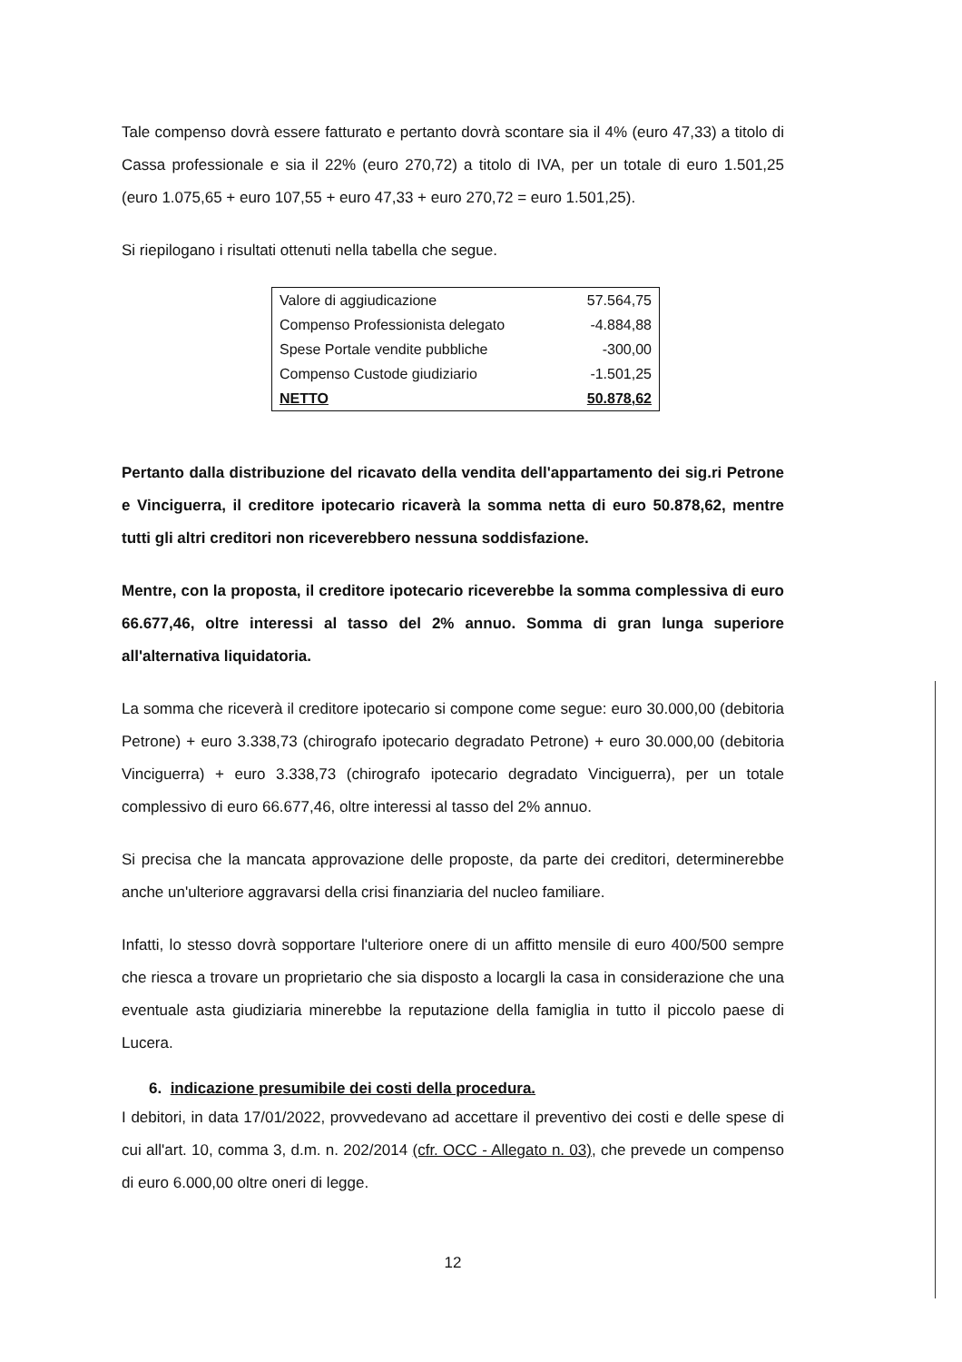Tale compenso dovrà essere fatturato e pertanto dovrà scontare sia il 4% (euro 47,33) a titolo di Cassa professionale e sia il 22% (euro 270,72) a titolo di IVA, per un totale di euro 1.501,25 (euro 1.075,65 + euro 107,55 + euro 47,33 + euro 270,72 = euro 1.501,25).
Si riepilogano i risultati ottenuti nella tabella che segue.
| Valore di aggiudicazione | 57.564,75 |
| Compenso Professionista delegato | -4.884,88 |
| Spese Portale vendite pubbliche | -300,00 |
| Compenso Custode giudiziario | -1.501,25 |
| NETTO | 50.878,62 |
Pertanto dalla distribuzione del ricavato della vendita dell'appartamento dei sig.ri Petrone e Vinciguerra, il creditore ipotecario ricaverà la somma netta di euro 50.878,62, mentre tutti gli altri creditori non riceverebbero nessuna soddisfazione.
Mentre, con la proposta, il creditore ipotecario riceverebbe la somma complessiva di euro 66.677,46, oltre interessi al tasso del 2% annuo. Somma di gran lunga superiore all'alternativa liquidatoria.
La somma che riceverà il creditore ipotecario si compone come segue: euro 30.000,00 (debitoria Petrone) + euro 3.338,73 (chirografo ipotecario degradato Petrone) + euro 30.000,00 (debitoria Vinciguerra) + euro 3.338,73 (chirografo ipotecario degradato Vinciguerra), per un totale complessivo di euro 66.677,46, oltre interessi al tasso del 2% annuo.
Si precisa che la mancata approvazione delle proposte, da parte dei creditori, determinerebbe anche un'ulteriore aggravarsi della crisi finanziaria del nucleo familiare.
Infatti, lo stesso dovrà sopportare l'ulteriore onere di un affitto mensile di euro 400/500 sempre che riesca a trovare un proprietario che sia disposto a locargli la casa in considerazione che una eventuale asta giudiziaria minerebbe la reputazione della famiglia in tutto il piccolo paese di Lucera.
6. indicazione presumibile dei costi della procedura.
I debitori, in data 17/01/2022, provvedevano ad accettare il preventivo dei costi e delle spese di cui all'art. 10, comma 3, d.m. n. 202/2014 (cfr. OCC - Allegato n. 03), che prevede un compenso di euro 6.000,00 oltre oneri di legge.
12